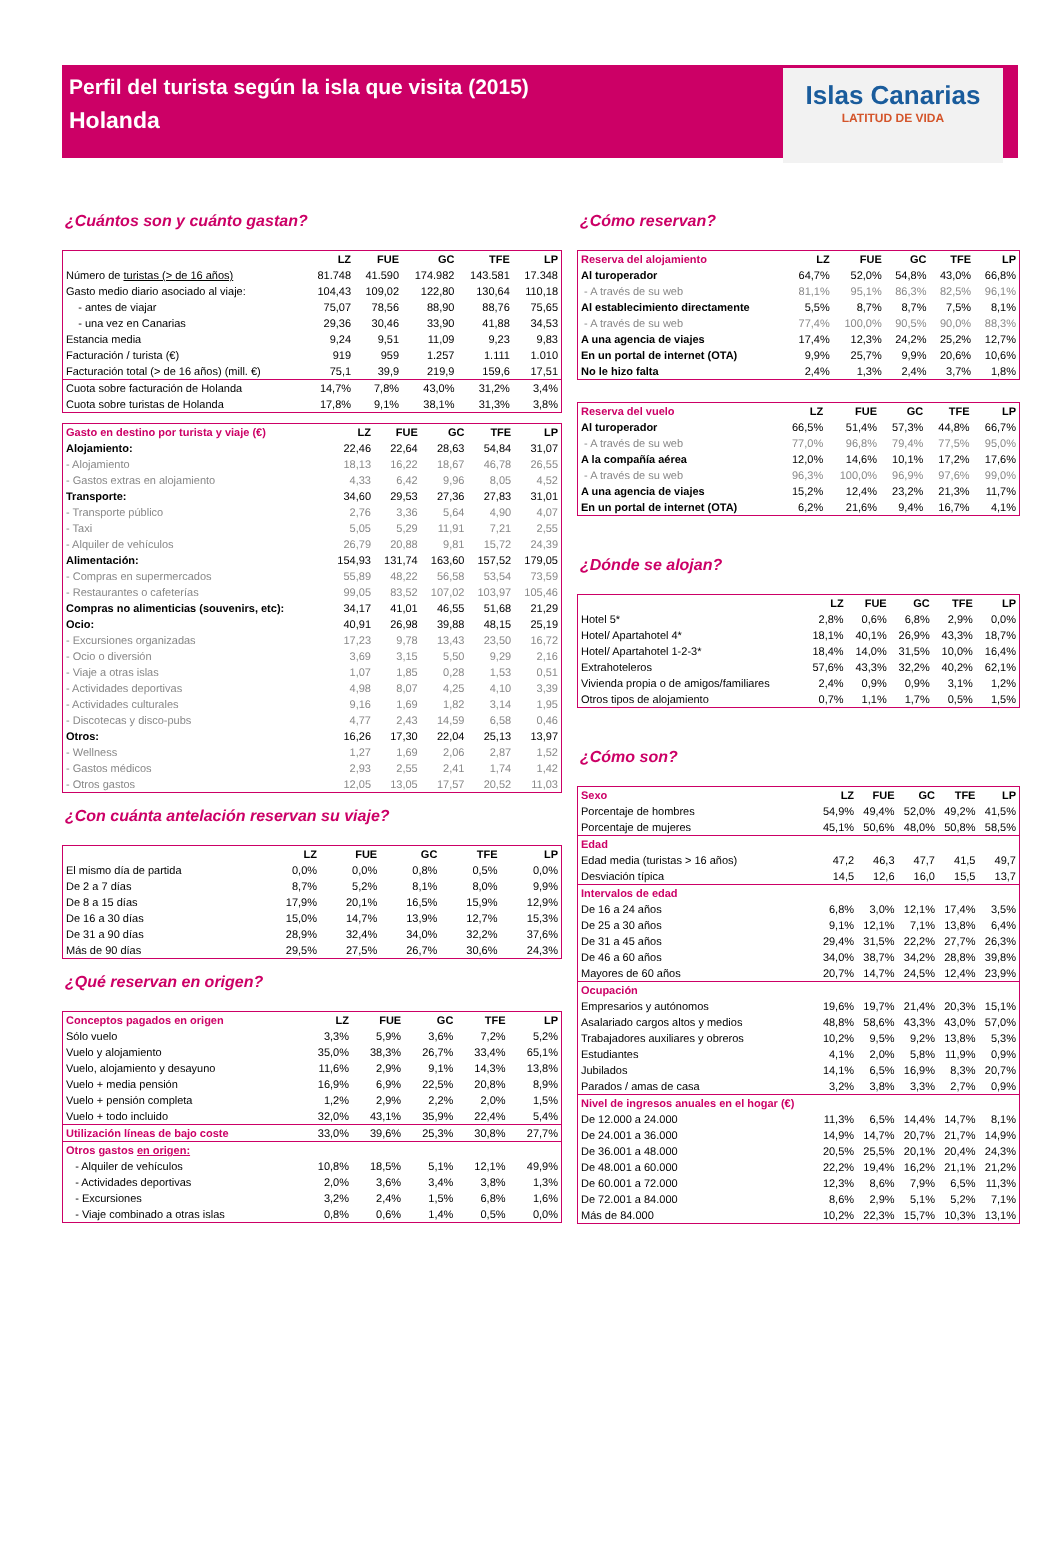Perfil del turista según la isla que visita (2015)
Holanda
Islas Canarias
LATITUD DE VIDA
¿Cuántos son y cuánto gastan?
| | LZ | FUE | GC | TFE | LP |
| --- | --- | --- | --- | --- | --- |
| Número de turistas (> de 16 años) | 81.748 | 41.590 | 174.982 | 143.581 | 17.348 |
| Gasto medio diario asociado al viaje: | 104,43 | 109,02 | 122,80 | 130,64 | 110,18 |
| - antes de viajar | 75,07 | 78,56 | 88,90 | 88,76 | 75,65 |
| - una vez en Canarias | 29,36 | 30,46 | 33,90 | 41,88 | 34,53 |
| Estancia media | 9,24 | 9,51 | 11,09 | 9,23 | 9,83 |
| Facturación / turista (€) | 919 | 959 | 1.257 | 1.111 | 1.010 |
| Facturación total (> de 16 años) (mill. €) | 75,1 | 39,9 | 219,9 | 159,6 | 17,51 |
| Cuota sobre facturación de Holanda | 14,7% | 7,8% | 43,0% | 31,2% | 3,4% |
| Cuota sobre turistas de Holanda | 17,8% | 9,1% | 38,1% | 31,3% | 3,8% |
| Gasto en destino por turista y viaje (€) | LZ | FUE | GC | TFE | LP |
| --- | --- | --- | --- | --- | --- |
| Alojamiento: | 22,46 | 22,64 | 28,63 | 54,84 | 31,07 |
| - Alojamiento | 18,13 | 16,22 | 18,67 | 46,78 | 26,55 |
| - Gastos extras en alojamiento | 4,33 | 6,42 | 9,96 | 8,05 | 4,52 |
| Transporte: | 34,60 | 29,53 | 27,36 | 27,83 | 31,01 |
| - Transporte público | 2,76 | 3,36 | 5,64 | 4,90 | 4,07 |
| - Taxi | 5,05 | 5,29 | 11,91 | 7,21 | 2,55 |
| - Alquiler de vehículos | 26,79 | 20,88 | 9,81 | 15,72 | 24,39 |
| Alimentación: | 154,93 | 131,74 | 163,60 | 157,52 | 179,05 |
| - Compras en supermercados | 55,89 | 48,22 | 56,58 | 53,54 | 73,59 |
| - Restaurantes o cafeterías | 99,05 | 83,52 | 107,02 | 103,97 | 105,46 |
| Compras no alimenticias (souvenirs, etc): | 34,17 | 41,01 | 46,55 | 51,68 | 21,29 |
| Ocio: | 40,91 | 26,98 | 39,88 | 48,15 | 25,19 |
| - Excursiones organizadas | 17,23 | 9,78 | 13,43 | 23,50 | 16,72 |
| - Ocio o diversión | 3,69 | 3,15 | 5,50 | 9,29 | 2,16 |
| - Viaje a otras islas | 1,07 | 1,85 | 0,28 | 1,53 | 0,51 |
| - Actividades deportivas | 4,98 | 8,07 | 4,25 | 4,10 | 3,39 |
| - Actividades culturales | 9,16 | 1,69 | 1,82 | 3,14 | 1,95 |
| - Discotecas y disco-pubs | 4,77 | 2,43 | 14,59 | 6,58 | 0,46 |
| Otros: | 16,26 | 17,30 | 22,04 | 25,13 | 13,97 |
| - Wellness | 1,27 | 1,69 | 2,06 | 2,87 | 1,52 |
| - Gastos médicos | 2,93 | 2,55 | 2,41 | 1,74 | 1,42 |
| - Otros gastos | 12,05 | 13,05 | 17,57 | 20,52 | 11,03 |
¿Con cuánta antelación reservan su viaje?
| | LZ | FUE | GC | TFE | LP |
| --- | --- | --- | --- | --- | --- |
| El mismo día de partida | 0,0% | 0,0% | 0,8% | 0,5% | 0,0% |
| De 2 a 7 días | 8,7% | 5,2% | 8,1% | 8,0% | 9,9% |
| De 8 a 15 días | 17,9% | 20,1% | 16,5% | 15,9% | 12,9% |
| De 16 a 30 días | 15,0% | 14,7% | 13,9% | 12,7% | 15,3% |
| De 31 a 90 días | 28,9% | 32,4% | 34,0% | 32,2% | 37,6% |
| Más de 90 días | 29,5% | 27,5% | 26,7% | 30,6% | 24,3% |
¿Qué reservan en origen?
| Conceptos pagados en origen | LZ | FUE | GC | TFE | LP |
| --- | --- | --- | --- | --- | --- |
| Sólo vuelo | 3,3% | 5,9% | 3,6% | 7,2% | 5,2% |
| Vuelo y alojamiento | 35,0% | 38,3% | 26,7% | 33,4% | 65,1% |
| Vuelo, alojamiento y desayuno | 11,6% | 2,9% | 9,1% | 14,3% | 13,8% |
| Vuelo + media pensión | 16,9% | 6,9% | 22,5% | 20,8% | 8,9% |
| Vuelo + pensión completa | 1,2% | 2,9% | 2,2% | 2,0% | 1,5% |
| Vuelo + todo incluido | 32,0% | 43,1% | 35,9% | 22,4% | 5,4% |
| Utilización líneas de bajo coste | 33,0% | 39,6% | 25,3% | 30,8% | 27,7% |
| Otros gastos en origen: | | | | | |
| - Alquiler de vehículos | 10,8% | 18,5% | 5,1% | 12,1% | 49,9% |
| - Actividades deportivas | 2,0% | 3,6% | 3,4% | 3,8% | 1,3% |
| - Excursiones | 3,2% | 2,4% | 1,5% | 6,8% | 1,6% |
| - Viaje combinado a otras islas | 0,8% | 0,6% | 1,4% | 0,5% | 0,0% |
¿Cómo reservan?
| Reserva del alojamiento | LZ | FUE | GC | TFE | LP |
| --- | --- | --- | --- | --- | --- |
| Al turoperador | 64,7% | 52,0% | 54,8% | 43,0% | 66,8% |
| - A través de su web | 81,1% | 95,1% | 86,3% | 82,5% | 96,1% |
| Al establecimiento directamente | 5,5% | 8,7% | 8,7% | 7,5% | 8,1% |
| - A través de su web | 77,4% | 100,0% | 90,5% | 90,0% | 88,3% |
| A una agencia de viajes | 17,4% | 12,3% | 24,2% | 25,2% | 12,7% |
| En un portal de internet (OTA) | 9,9% | 25,7% | 9,9% | 20,6% | 10,6% |
| No le hizo falta | 2,4% | 1,3% | 2,4% | 3,7% | 1,8% |
| Reserva del vuelo | LZ | FUE | GC | TFE | LP |
| --- | --- | --- | --- | --- | --- |
| Al turoperador | 66,5% | 51,4% | 57,3% | 44,8% | 66,7% |
| - A través de su web | 77,0% | 96,8% | 79,4% | 77,5% | 95,0% |
| A la compañía aérea | 12,0% | 14,6% | 10,1% | 17,2% | 17,6% |
| - A través de su web | 96,3% | 100,0% | 96,9% | 97,6% | 99,0% |
| A una agencia de viajes | 15,2% | 12,4% | 23,2% | 21,3% | 11,7% |
| En un portal de internet (OTA) | 6,2% | 21,6% | 9,4% | 16,7% | 4,1% |
¿Dónde se alojan?
| | LZ | FUE | GC | TFE | LP |
| --- | --- | --- | --- | --- | --- |
| Hotel 5* | 2,8% | 0,6% | 6,8% | 2,9% | 0,0% |
| Hotel/ Apartahotel 4* | 18,1% | 40,1% | 26,9% | 43,3% | 18,7% |
| Hotel/ Apartahotel 1-2-3* | 18,4% | 14,0% | 31,5% | 10,0% | 16,4% |
| Extrahoteleros | 57,6% | 43,3% | 32,2% | 40,2% | 62,1% |
| Vivienda propia o de amigos/familiares | 2,4% | 0,9% | 0,9% | 3,1% | 1,2% |
| Otros tipos de alojamiento | 0,7% | 1,1% | 1,7% | 0,5% | 1,5% |
¿Cómo son?
| Sexo | LZ | FUE | GC | TFE | LP |
| --- | --- | --- | --- | --- | --- |
| Porcentaje de hombres | 54,9% | 49,4% | 52,0% | 49,2% | 41,5% |
| Porcentaje de mujeres | 45,1% | 50,6% | 48,0% | 50,8% | 58,5% |
| Edad | | | | | |
| Edad media (turistas > 16 años) | 47,2 | 46,3 | 47,7 | 41,5 | 49,7 |
| Desviación típica | 14,5 | 12,6 | 16,0 | 15,5 | 13,7 |
| Intervalos de edad | | | | | |
| De 16 a 24 años | 6,8% | 3,0% | 12,1% | 17,4% | 3,5% |
| De 25 a 30 años | 9,1% | 12,1% | 7,1% | 13,8% | 6,4% |
| De 31 a 45 años | 29,4% | 31,5% | 22,2% | 27,7% | 26,3% |
| De 46 a 60 años | 34,0% | 38,7% | 34,2% | 28,8% | 39,8% |
| Mayores de 60 años | 20,7% | 14,7% | 24,5% | 12,4% | 23,9% |
| Ocupación | | | | | |
| Empresarios y autónomos | 19,6% | 19,7% | 21,4% | 20,3% | 15,1% |
| Asalariado cargos altos y medios | 48,8% | 58,6% | 43,3% | 43,0% | 57,0% |
| Trabajadores auxiliares y obreros | 10,2% | 9,5% | 9,2% | 13,8% | 5,3% |
| Estudiantes | 4,1% | 2,0% | 5,8% | 11,9% | 0,9% |
| Jubilados | 14,1% | 6,5% | 16,9% | 8,3% | 20,7% |
| Parados / amas de casa | 3,2% | 3,8% | 3,3% | 2,7% | 0,9% |
| Nivel de ingresos anuales en el hogar (€) | | | | | |
| De 12.000 a 24.000 | 11,3% | 6,5% | 14,4% | 14,7% | 8,1% |
| De 24.001 a 36.000 | 14,9% | 14,7% | 20,7% | 21,7% | 14,9% |
| De 36.001 a 48.000 | 20,5% | 25,5% | 20,1% | 20,4% | 24,3% |
| De 48.001 a 60.000 | 22,2% | 19,4% | 16,2% | 21,1% | 21,2% |
| De 60.001 a 72.000 | 12,3% | 8,6% | 7,9% | 6,5% | 11,3% |
| De 72.001 a 84.000 | 8,6% | 2,9% | 5,1% | 5,2% | 7,1% |
| Más de 84.000 | 10,2% | 22,3% | 15,7% | 10,3% | 13,1% |